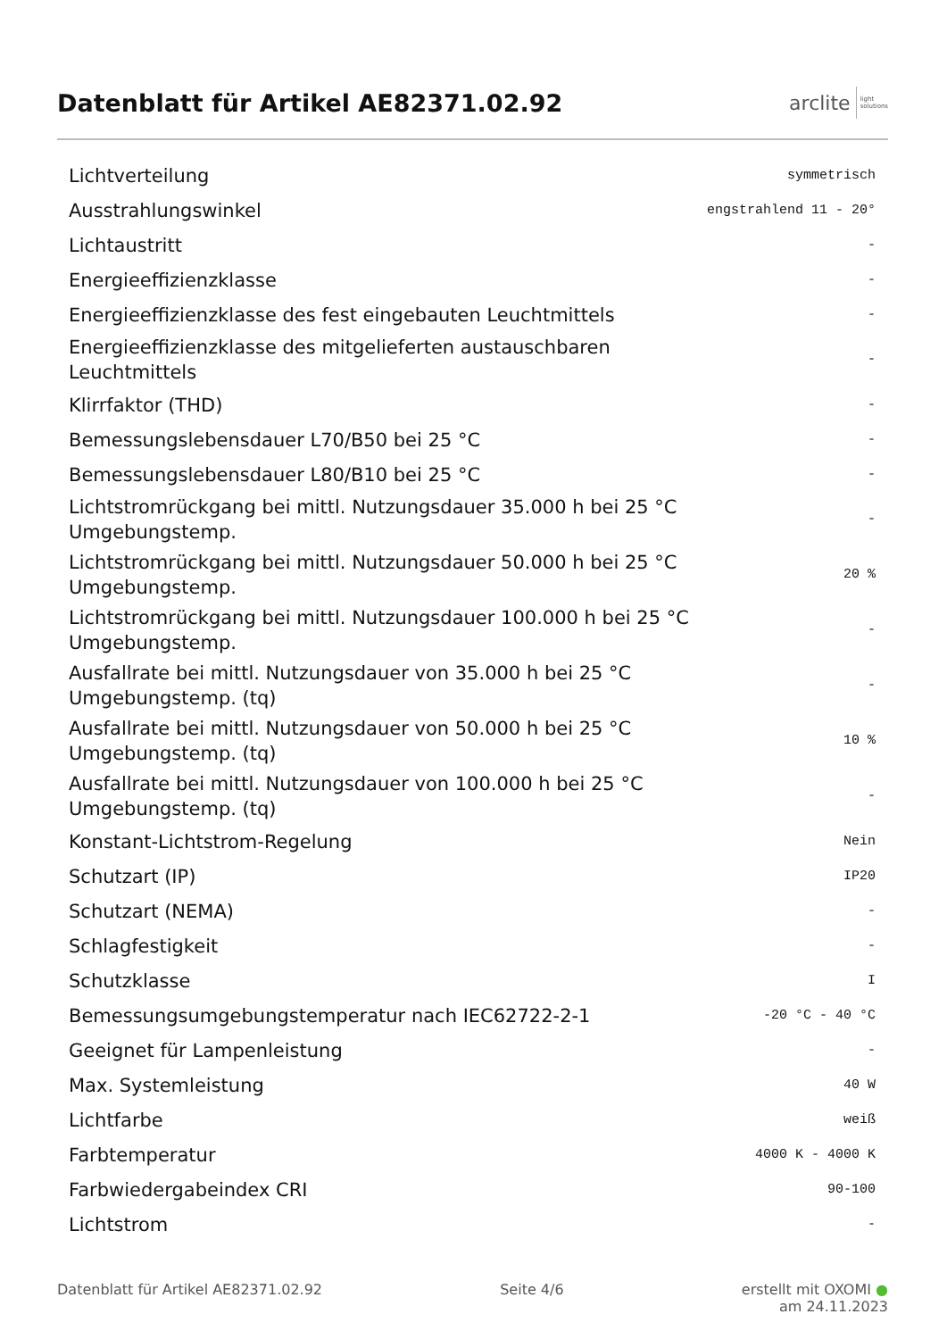Datenblatt für Artikel AE82371.02.92
arclite light
solutions
| Lichtverteilung | symmetrisch |
| Ausstrahlungswinkel | engstrahlend 11 - 20° |
| Lichtaustritt | - |
| Energieeffizienzklasse | - |
| Energieeffizienzklasse des fest eingebauten Leuchtmittels | - |
| Energieeffizienzklasse des mitgelieferten austauschbaren Leuchtmittels | - |
| Klirrfaktor (THD) | - |
| Bemessungslebensdauer L70/B50 bei 25 °C | - |
| Bemessungslebensdauer L80/B10 bei 25 °C | - |
| Lichtstromrückgang bei mittl. Nutzungsdauer 35.000 h bei 25 °C Umgebungstemp. | - |
| Lichtstromrückgang bei mittl. Nutzungsdauer 50.000 h bei 25 °C Umgebungstemp. | 20 % |
| Lichtstromrückgang bei mittl. Nutzungsdauer 100.000 h bei 25 °C Umgebungstemp. | - |
| Ausfallrate bei mittl. Nutzungsdauer von 35.000 h bei 25 °C Umgebungstemp. (tq) | - |
| Ausfallrate bei mittl. Nutzungsdauer von 50.000 h bei 25 °C Umgebungstemp. (tq) | 10 % |
| Ausfallrate bei mittl. Nutzungsdauer von 100.000 h bei 25 °C Umgebungstemp. (tq) | - |
| Konstant-Lichtstrom-Regelung | Nein |
| Schutzart (IP) | IP20 |
| Schutzart (NEMA) | - |
| Schlagfestigkeit | - |
| Schutzklasse | I |
| Bemessungsumgebungstemperatur nach IEC62722-2-1 | -20 °C - 40 °C |
| Geeignet für Lampenleistung | - |
| Max. Systemleistung | 40 W |
| Lichtfarbe | weiß |
| Farbtemperatur | 4000 K - 4000 K |
| Farbwiedergabeindex CRI | 90-100 |
| Lichtstrom | - |
Datenblatt für Artikel AE82371.02.92 Seite 4/6 erstellt mit OXOMI ●
am 24.11.2023